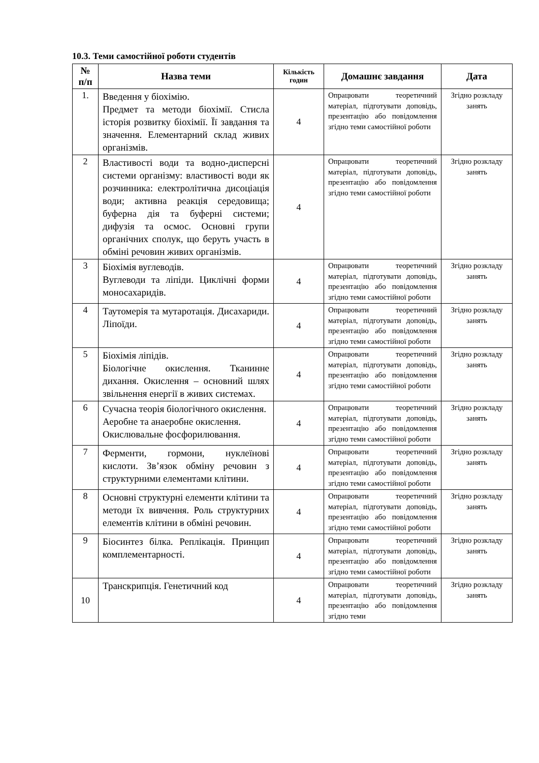10.3. Теми самостійної роботи студентів
| № п/п | Назва теми | Кількість годин | Домашнє завдання | Дата |
| --- | --- | --- | --- | --- |
| 1. | Введення у біохімію. Предмет та методи біохімії. Стисла історія розвитку біохімії. Її завдання та значення. Елементарний склад живих організмів. | 4 | Опрацювати теоретичний матеріал, підготувати доповідь, презентацію або повідомлення згідно теми самостійної роботи | Згідно розкладу занять |
| 2 | Властивості води та водно-дисперсні системи організму: властивості води як розчинника: електролітична дисоціація води; активна реакція середовища; буферна дія та буферні системи; дифузія та осмос. Основні групи органічних сполук, що беруть участь в обміні речовин живих організмів. | 4 | Опрацювати теоретичний матеріал, підготувати доповідь, презентацію або повідомлення згідно теми самостійної роботи | Згідно розкладу занять |
| 3 | Біохімія вуглеводів. Вуглеводи та ліпіди. Циклічні форми моносахаридів. | 4 | Опрацювати теоретичний матеріал, підготувати доповідь, презентацію або повідомлення згідно теми самостійної роботи | Згідно розкладу занять |
| 4 | Таутомерія та мутаротація. Дисахариди. Ліпоїди. | 4 | Опрацювати теоретичний матеріал, підготувати доповідь, презентацію або повідомлення згідно теми самостійної роботи | Згідно розкладу занять |
| 5 | Біохімія ліпідів. Біологічне окислення. Тканинне дихання. Окислення – основний шлях звільнення енергії в живих системах. | 4 | Опрацювати теоретичний матеріал, підготувати доповідь, презентацію або повідомлення згідно теми самостійної роботи | Згідно розкладу занять |
| 6 | Сучасна теорія біологічного окислення. Аеробне та анаеробне окислення. Окислювальне фосфорилювання. | 4 | Опрацювати теоретичний матеріал, підготувати доповідь, презентацію або повідомлення згідно теми самостійної роботи | Згідно розкладу занять |
| 7 | Ферменти, гормони, нуклеїнові кислоти. Зв’язок обміну речовин з структурними елементами клітини. | 4 | Опрацювати теоретичний матеріал, підготувати доповідь, презентацію або повідомлення згідно теми самостійної роботи | Згідно розкладу занять |
| 8 | Основні структурні елементи клітини та методи їх вивчення. Роль структурних елементів клітини в обміні речовин. | 4 | Опрацювати теоретичний матеріал, підготувати доповідь, презентацію або повідомлення згідно теми самостійної роботи | Згідно розкладу занять |
| 9 | Біосинтез білка. Реплікація. Принцип комплементарності. | 4 | Опрацювати теоретичний матеріал, підготувати доповідь, презентацію або повідомлення згідно теми самостійної роботи | Згідно розкладу занять |
| 10 | Транскрипція. Генетичний код | 4 | Опрацювати теоретичний матеріал, підготувати доповідь, презентацію або повідомлення згідно теми | Згідно розкладу занять |